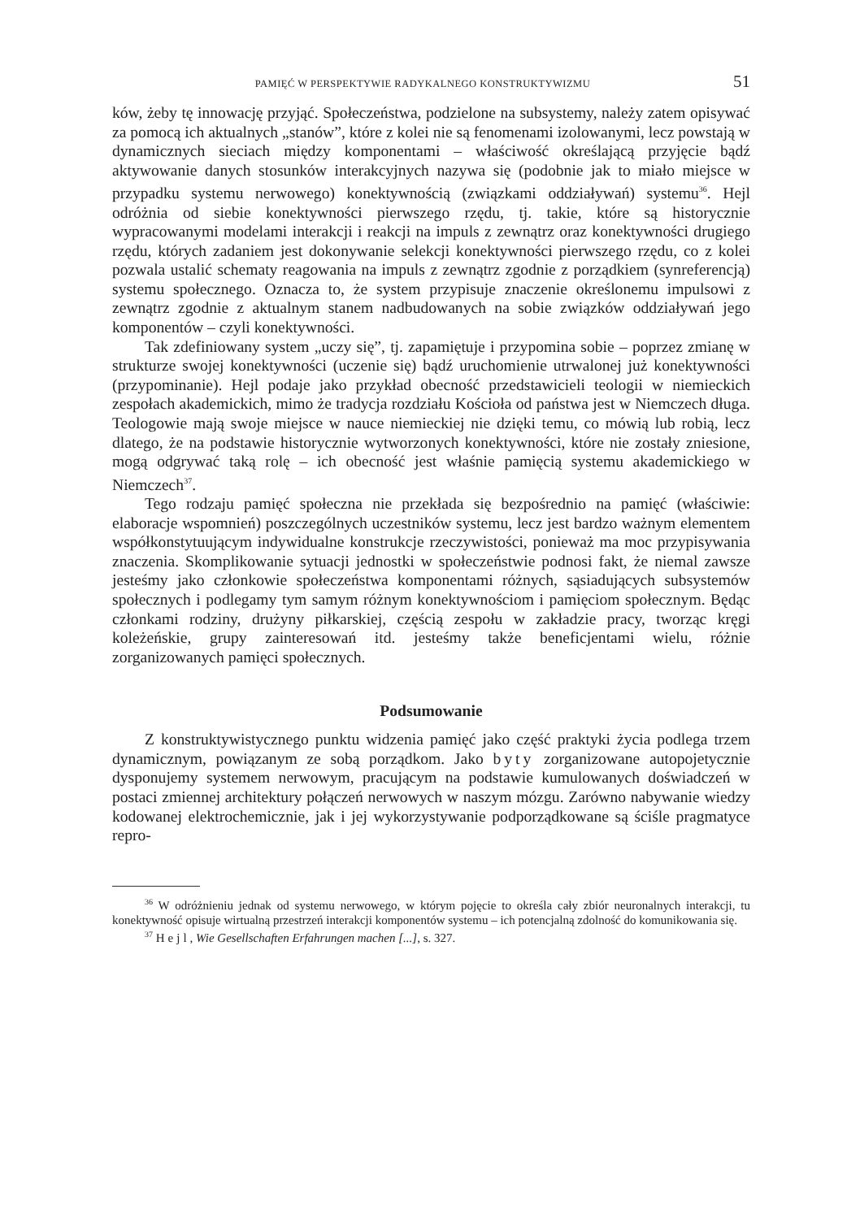PAMIĘĆ W PERSPEKTYWIE RADYKALNEGO KONSTRUKTYWIZMU 51
ków, żeby tę innowację przyjąć. Społeczeństwa, podzielone na subsystemy, należy zatem opisywać za pomocą ich aktualnych „stanów”, które z kolei nie są fenomenami izolowanymi, lecz powstają w dynamicznych sieciach między komponentami – właściwość określającą przyjęcie bądź aktywowanie danych stosunków interakcyjnych nazywa się (podobnie jak to miało miejsce w przypadku systemu nerwowego) konektywnością (związkami oddziaływań) systemu<sup>36</sup>. Hejl odróżnia od siebie konektywności pierwszego rzędu, tj. takie, które są historycznie wypracowanymi modelami interakcji i reakcji na impuls z zewnątrz oraz konektywności drugiego rzędu, których zadaniem jest dokonywanie selekcji konektywności pierwszego rzędu, co z kolei pozwala ustalić schematy reagowania na impuls z zewnątrz zgodnie z porządkiem (synreferencją) systemu społecznego. Oznacza to, że system przypisuje znaczenie określonemu impulsowi z zewnątrz zgodnie z aktualnym stanem nadbudowanych na sobie związków oddziaływań jego komponentów – czyli konektywności.
Tak zdefiniowany system „uczy się”, tj. zapamiętuje i przypomina sobie – poprzez zmianę w strukturze swojej konektywności (uczenie się) bądź uruchomienie utrwalonej już konektywności (przypominanie). Hejl podaje jako przykład obecność przedstawicieli teologii w niemieckich zespołach akademickich, mimo że tradycja rozdziału Kościoła od państwa jest w Niemczech długa. Teologowie mają swoje miejsce w nauce niemieckiej nie dzięki temu, co mówią lub robią, lecz dlatego, że na podstawie historycznie wytworzonych konektywności, które nie zostały zniesione, mogą odgrywać taką rolę – ich obecność jest właśnie pamięcią systemu akademickiego w Niemczech<sup>37</sup>.
Tego rodzaju pamięć społeczna nie przekłada się bezpośrednio na pamięć (właściwie: elaboracje wspomnień) poszczególnych uczestników systemu, lecz jest bardzo ważnym elementem współkonstytuującym indywidualne konstrukcje rzeczywistości, ponieważ ma moc przypisywania znaczenia. Skomplikowanie sytuacji jednostki w społeczeństwie podnosi fakt, że niemal zawsze jesteśmy jako członkowie społeczeństwa komponentami różnych, sąsiadujących subsystemów społecznych i podlegamy tym samym różnym konektywnościom i pamięciom społecznym. Będąc członkami rodziny, drużyny piłkarskiej, częścią zespołu w zakładzie pracy, tworząc kręgi koleżeńskie, grupy zainteresowań itd. jesteśmy także beneficjentami wielu, różnie zorganizowanych pamięci społecznych.
Podsumowanie
Z konstruktywistycznego punktu widzenia pamięć jako część praktyki życia podlega trzem dynamicznym, powiązanym ze sobą porządkom. Jako byty zorganizowane autopojetycznie dysponujemy systemem nerwowym, pracującym na podstawie kumulowanych doświadczeń w postaci zmiennej architektury połączeń nerwowych w naszym mózgu. Zarówno nabywanie wiedzy kodowanej elektrochemicznie, jak i jej wykorzystywanie podporządkowane są ściśle pragmatyce repro-
<sup>36</sup> W odróżnieniu jednak od systemu nerwowego, w którym pojęcie to określa cały zbiór neuronalnych interakcji, tu konektywność opisuje wirtualną przestrzeń interakcji komponentów systemu – ich potencjalną zdolność do komunikowania się.
<sup>37</sup> Hejl, Wie Gesellschaften Erfahrungen machen [...], s. 327.